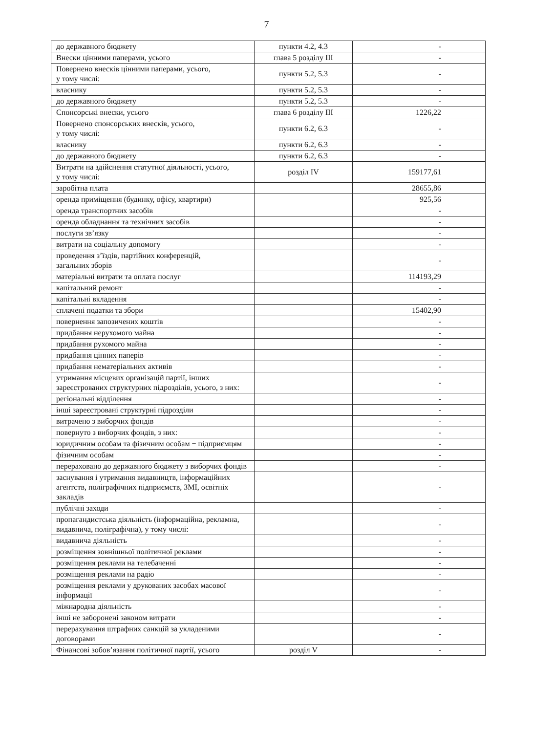7
| до державного бюджету | пункти 4.2, 4.3 | - |
| Внески цінними паперами, усього | глава 5 розділу III | - |
| Повернено внесків цінними паперами, усього, у тому числі: | пункти 5.2, 5.3 | - |
| власнику | пункти 5.2, 5.3 | - |
| до державного бюджету | пункти 5.2, 5.3 | - |
| Спонсорські внески, усього | глава 6 розділу III | 1226,22 |
| Повернено спонсорських внесків, усього, у тому числі: | пункти 6.2, 6.3 | - |
| власнику | пункти 6.2, 6.3 | - |
| до державного бюджету | пункти 6.2, 6.3 | - |
| Витрати на здійснення статутної діяльності, усього, у тому числі: | розділ IV | 159177,61 |
| заробітна плата | | 28655,86 |
| оренда приміщення (будинку, офісу, квартири) | | 925,56 |
| оренда транспортних засобів | | - |
| оренда обладнання та технічних засобів | | - |
| послуги зв’язку | | - |
| витрати на соціальну допомогу | | - |
| проведення з’їздів, партійних конференцій, загальних зборів | | - |
| матеріальні витрати та оплата послуг | | 114193,29 |
| капітальний ремонт | | - |
| капітальні вкладення | | - |
| сплачені податки та збори | | 15402,90 |
| повернення запозичених коштів | | - |
| придбання нерухомого майна | | - |
| придбання рухомого майна | | - |
| придбання цінних паперів | | - |
| придбання нематеріальних активів | | - |
| утримання місцевих організацій партії, інших зареєстрованих структурних підрозділів, усього, з них: | | - |
| регіональні відділення | | - |
| інші зареєстровані структурні підрозділи | | - |
| витрачено з виборчих фондів | | - |
| повернуто з виборчих фондів, з них: | | - |
| юридичним особам та фізичним особам − підприємцям | | - |
| фізичним особам | | - |
| перераховано до державного бюджету з виборчих фондів | | - |
| заснування і утримання видавництв, інформаційних агентств, поліграфічних підприємств, ЗМІ, освітніх закладів | | - |
| публічні заходи | | - |
| пропагандистська діяльність (інформаційна, рекламна, видавнича, поліграфічна), у тому числі: | | - |
| видавнича діяльність | | - |
| розміщення зовнішньої політичної реклами | | - |
| розміщення реклами на телебаченні | | - |
| розміщення реклами на радіо | | - |
| розміщення реклами у друкованих засобах масової інформації | | - |
| міжнародна діяльність | | - |
| інші не заборонені законом витрати | | - |
| перерахування штрафних санкцій за укладеними договорами | | - |
| Фінансові зобов’язання політичної партії, усього | розділ V | - |